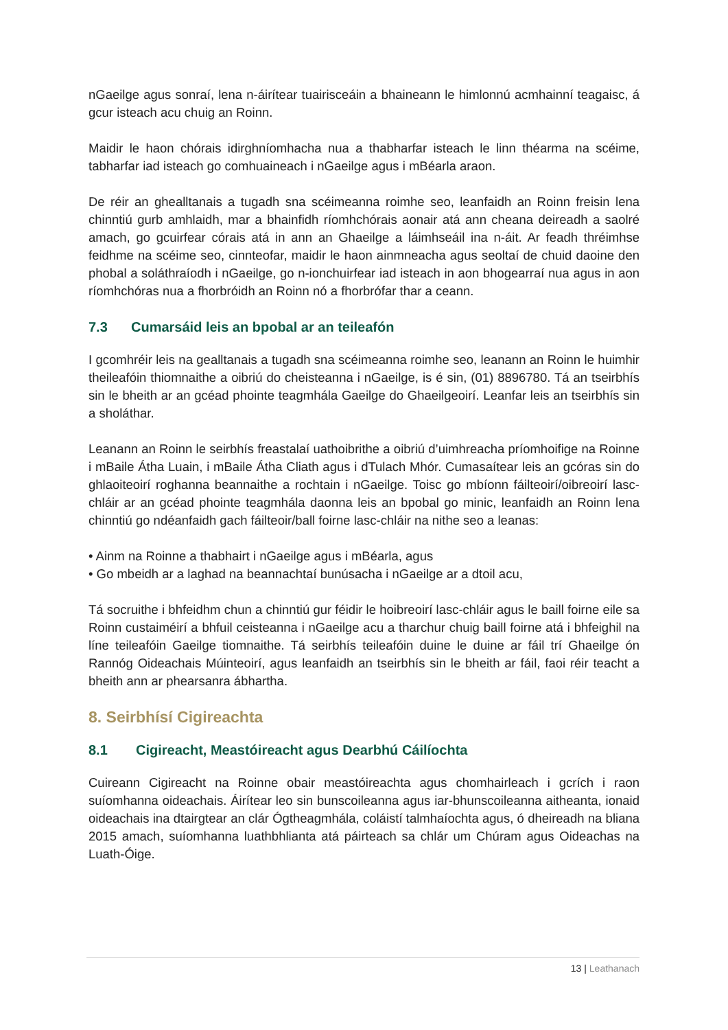nGaeilge agus sonraí, lena n-áirítear tuairisceáin a bhaineann le himlonnú acmhainní teagaisc, á gcur isteach acu chuig an Roinn.
Maidir le haon chórais idirghníomhacha nua a thabharfar isteach le linn théarma na scéime, tabharfar iad isteach go comhuaineach i nGaeilge agus i mBéarla araon.
De réir an ghealltanais a tugadh sna scéimeanna roimhe seo, leanfaidh an Roinn freisin lena chinntiú gurb amhlaidh, mar a bhainfidh ríomhchórais aonair atá ann cheana deireadh a saolré amach, go gcuirfear córais atá in ann an Ghaeilge a láimhseáil ina n-áit. Ar feadh thréimhse feidhme na scéime seo, cinnteofar, maidir le haon ainmneacha agus seoltaí de chuid daoine den phobal a soláthraíodh i nGaeilge, go n-ionchuirfear iad isteach in aon bhogearraí nua agus in aon ríomhchóras nua a fhorbróidh an Roinn nó a fhorbrófar thar a ceann.
7.3 Cumarsáid leis an bpobal ar an teileafón
I gcomhréir leis na gealltanais a tugadh sna scéimeanna roimhe seo, leanann an Roinn le huimhir theileafóin thiomnaithe a oibriú do cheisteanna i nGaeilge, is é sin, (01) 8896780. Tá an tseirbhís sin le bheith ar an gcéad phointe teagmhála Gaeilge do Ghaeilgeoirí. Leanfar leis an tseirbhís sin a sholáthar.
Leanann an Roinn le seirbhís freastalaí uathoibrithe a oibriú d’uimhreacha príomhoifige na Roinne i mBaile Átha Luain, i mBaile Átha Cliath agus i dTulach Mhór. Cumasaítear leis an gcóras sin do ghlaoiteoirí roghanna beannaithe a rochtain i nGaeilge. Toisc go mbíonn fáilteoirí/oibreoirí lasc-chláir ar an gcéad phointe teagmhála daonna leis an bpobal go minic, leanfaidh an Roinn lena chinntiú go ndéanfaidh gach fáilteoir/ball foirne lasc-chláir na nithe seo a leanas:
• Ainm na Roinne a thabhairt i nGaeilge agus i mBéarla, agus
• Go mbeidh ar a laghad na beannachtaí bunúsacha i nGaeilge ar a dtoil acu,
Tá socruithe i bhfeidhm chun a chinntiú gur féidir le hoibreoirí lasc-chláir agus le baill foirne eile sa Roinn custaiméirí a bhfuil ceisteanna i nGaeilge acu a tharchur chuig baill foirne atá i bhfeighil na líne teileafóin Gaeilge tiomnaithe. Tá seirbhís teileafóin duine le duine ar fáil trí Ghaeilge ón Rannóg Oideachais Múinteoirí, agus leanfaidh an tseirbhís sin le bheith ar fáil, faoi réir teacht a bheith ann ar phearsanra ábhartha.
8. Seirbhísí Cigireachta
8.1 Cigireacht, Meastóireacht agus Dearbhú Cáilíochta
Cuireann Cigireacht na Roinne obair meastóireachta agus chomhairleach i gcrích i raon suíomhanna oideachais. Áirítear leo sin bunscoileanna agus iar-bhunscoileanna aitheanta, ionaid oideachais ina dtairgtear an clár Ógtheagmhála, coláistí talmhaíochta agus, ó dheireadh na bliana 2015 amach, suíomhanna luathbhlianta atá páirteach sa chlár um Chúram agus Oideachas na Luath-Óige.
13 | Leathanach